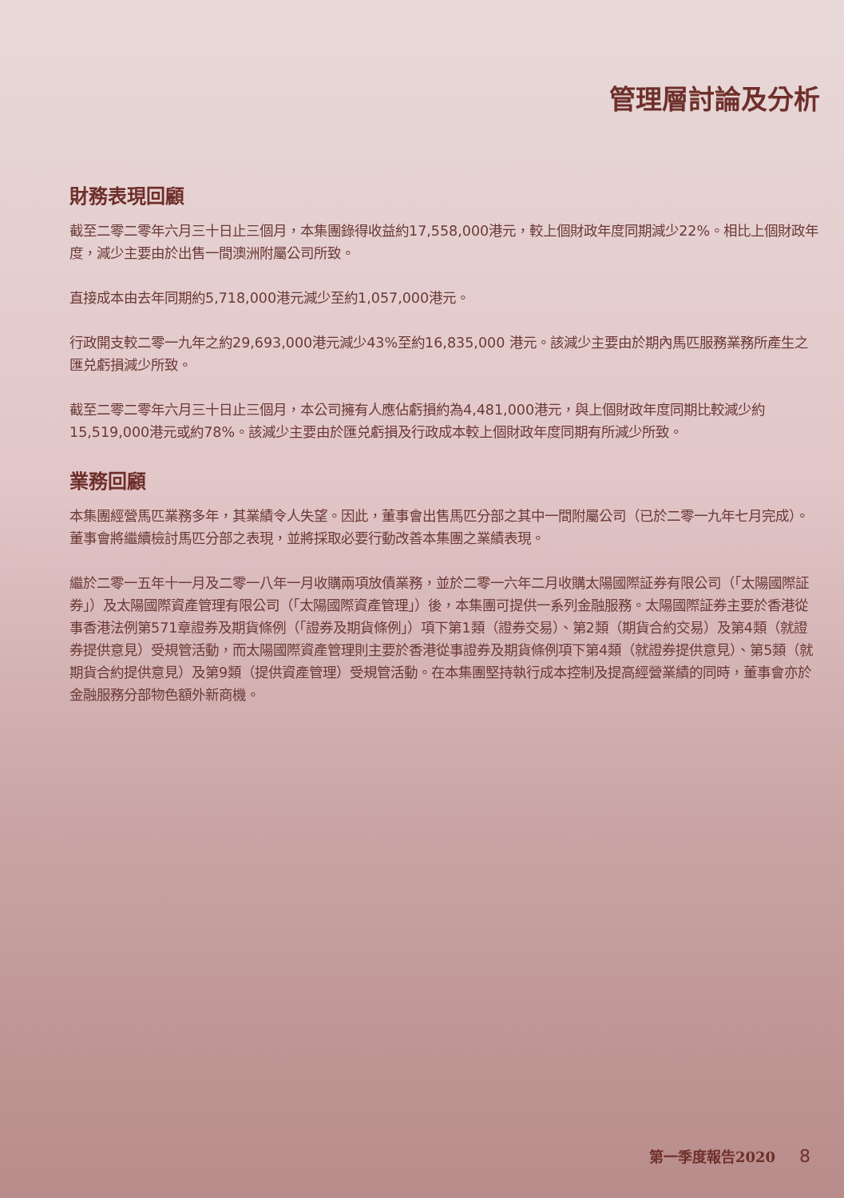管理層討論及分析
財務表現回顧
截至二零二零年六月三十日止三個月，本集團錄得收益約17,558,000港元，較上個財政年度同期減少22%。相比上個財政年度，減少主要由於出售一間澳洲附屬公司所致。
直接成本由去年同期約5,718,000港元減少至約1,057,000港元。
行政開支較二零一九年之約29,693,000港元減少43%至約16,835,000 港元。該減少主要由於期內馬匹服務業務所產生之匯兑虧損減少所致。
截至二零二零年六月三十日止三個月，本公司擁有人應佔虧損約為4,481,000港元，與上個財政年度同期比較減少約15,519,000港元或約78%。該減少主要由於匯兑虧損及行政成本較上個財政年度同期有所減少所致。
業務回顧
本集團經營馬匹業務多年，其業績令人失望。因此，董事會出售馬匹分部之其中一間附屬公司（已於二零一九年七月完成）。董事會將繼續檢討馬匹分部之表現，並將採取必要行動改善本集團之業績表現。
繼於二零一五年十一月及二零一八年一月收購兩項放債業務，並於二零一六年二月收購太陽國際証券有限公司（「太陽國際証券」）及太陽國際資產管理有限公司（「太陽國際資產管理」）後，本集團可提供一系列金融服務。太陽國際証券主要於香港從事香港法例第571章證券及期貨條例（「證券及期貨條例」）項下第1類（證券交易）、第2類（期貨合約交易）及第4類（就證券提供意見）受規管活動，而太陽國際資產管理則主要於香港從事證券及期貨條例項下第4類（就證券提供意見）、第5類（就期貨合約提供意見）及第9類（提供資產管理）受規管活動。在本集團堅持執行成本控制及提高經營業績的同時，董事會亦於金融服務分部物色額外新商機。
第一季度報告2020 8